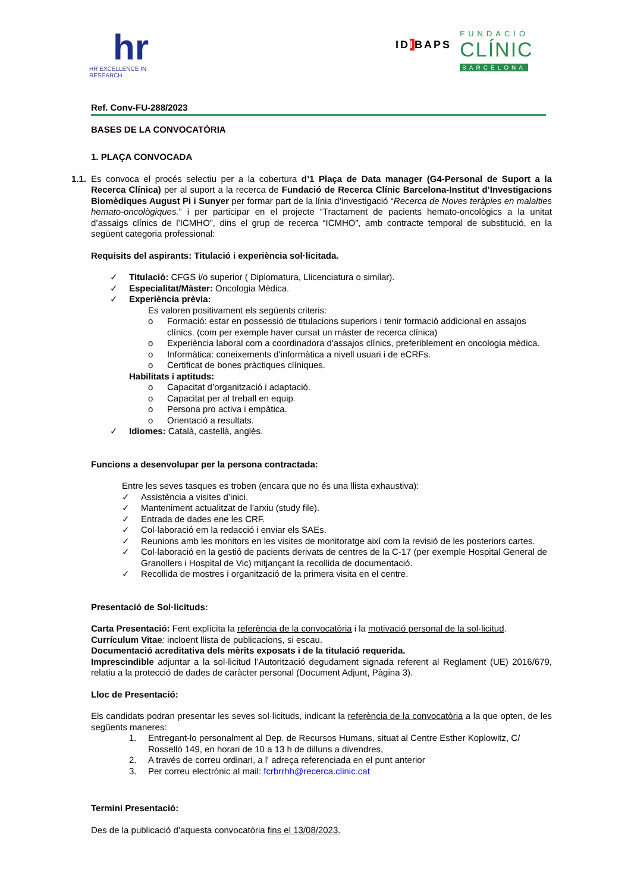hr
HR EXCELLENCE IN RESEARCH
IDIBAPS FUNDACIÓ
CLÍNIC
BARCELONA
Ref. Conv-FU-288/2023
BASES DE LA CONVOCATÒRIA
1. PLAÇA CONVOCADA
1.1.
Es convoca el procés selectiu per a la cobertura d’1 Plaça de Data manager (G4-Personal de Suport a la Recerca Clínica) per al suport a la recerca de Fundació de Recerca Clínic Barcelona-Institut d’Investigacions Biomèdiques August Pi i Sunyer per formar part de la línia d’investigació “Recerca de Noves teràpies en malalties hemato-oncològiques.” i per participar en el projecte “Tractament de pacients hemato-oncològics a la unitat d’assaigs clínics de l’ICMHO”, dins el grup de recerca “ICMHO”, amb contracte temporal de substitució, en la següent categoria professional:
Requisits del aspirants: Titulació i experiència sol·licitada.
✓ Titulació: CFGS i/o superior ( Diplomatura, Llicenciatura o similar).
✓ Especialitat/Màster: Oncologia Mèdica.
✓ Experiència prèvia:
Es valoren positivament els següents criteris:
o Formació: estar en possessió de titulacions superiors i tenir formació addicional en assajos clínics. (com per exemple haver cursat un màster de recerca clínica)
o Experiència laboral com a coordinadora d'assajos clínics, preferiblement en oncologia mèdica.
o Informàtica: coneixements d'informàtica a nivell usuari i de eCRFs.
o Certificat de bones pràctiques clíniques.
Habilitats i aptituds:
o Capacitat d’organització i adaptació.
o Capacitat per al treball en equip.
o Persona pro activa i empàtica.
o Orientació a resultats.
✓ Idiomes: Català, castellà, anglès.
Funcions a desenvolupar per la persona contractada:
Entre les seves tasques es troben (encara que no és una llista exhaustiva):
✓ Assistència a visites d’inici.
✓ Manteniment actualitzat de l’arxiu (study file).
✓ Entrada de dades ene les CRF.
✓ Col·laboració em la redacció i enviar els SAEs.
✓ Reunions amb les monitors en les visites de monitoratge així com la revisió de les posteriors cartes.
✓ Col·laboració en la gestió de pacients derivats de centres de la C-17 (per exemple Hospital General de Granollers i Hospital de Vic) mitjançant la recollida de documentació.
✓ Recollida de mostres i organització de la primera visita en el centre.
Presentació de Sol·licituds:
Carta Presentació: Fent explícita la referència de la convocatòria i la motivació personal de la sol·licitud.
Currículum Vitae: incloent llista de publicacions, si escau.
Documentació acreditativa dels mèrits exposats i de la titulació requerida.
Imprescindible adjuntar a la sol·licitud l’Autorització degudament signada referent al Reglament (UE) 2016/679, relatiu a la protecció de dades de caràcter personal (Document Adjunt, Pàgina 3).
Lloc de Presentació:
Els candidats podran presentar les seves sol·licituds, indicant la referència de la convocatòria a la que opten, de les següents maneres:
1. Entregant-lo personalment al Dep. de Recursos Humans, situat al Centre Esther Koplowitz, C/ Rosselló 149, en horari de 10 a 13 h de dilluns a divendres,
2. A través de correu ordinari, a l' adreça referenciada en el punt anterior
3. Per correu electrònic al mail: fcrbrrhh@recerca.clinic.cat
Termini Presentació:
Des de la publicació d’aquesta convocatòria fins el 13/08/2023.